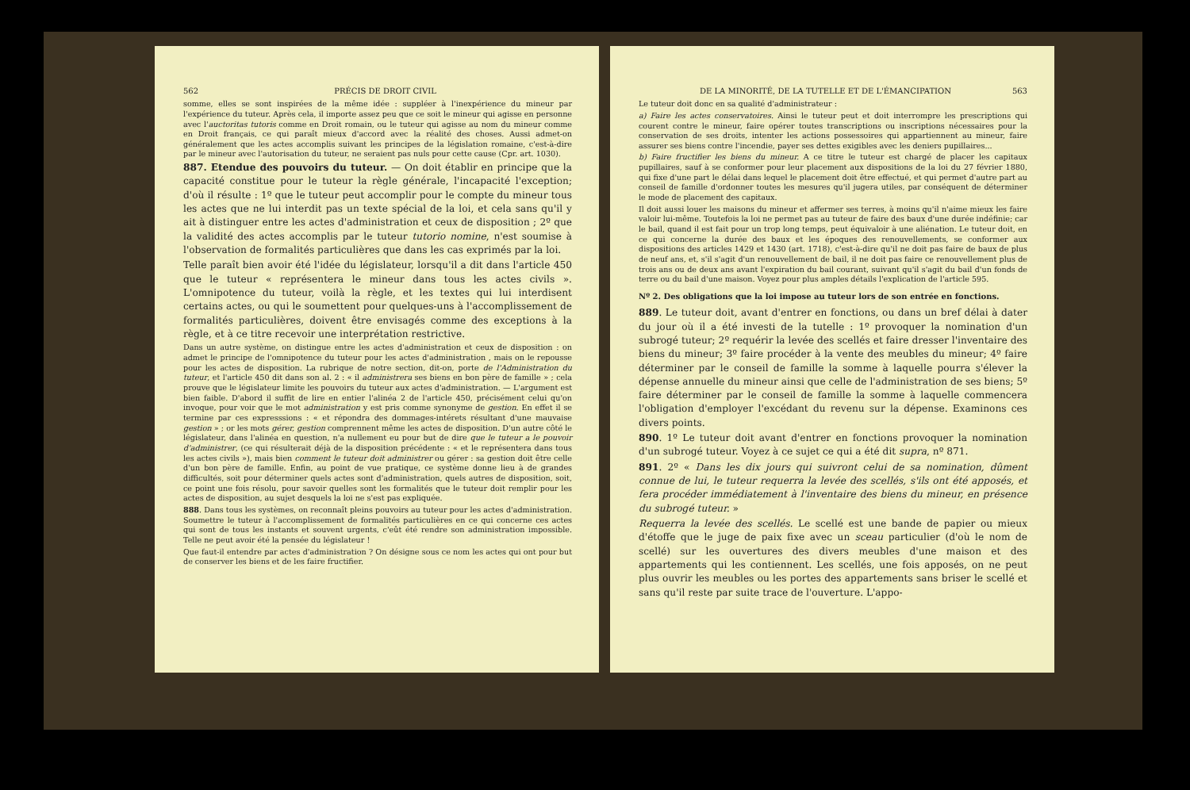562 PRÉCIS DE DROIT CIVIL
somme, elles se sont inspirées de la même idée : suppléer à l'inexpérience du mineur par l'expérience du tuteur. Après cela, il importe assez peu que ce soit le mineur qui agisse en personne avec l'auctoritas tutoris comme en Droit romain, ou le tuteur qui agisse au nom du mineur comme en Droit français, ce qui paraît mieux d'accord avec la réalité des choses. Aussi admet-on généralement que les actes accomplis suivant les principes de la législation romaine, c'est-à-dire par le mineur avec l'autorisation du tuteur, ne seraient pas nuls pour cette cause (Cpr. art. 1030).
887. Etendue des pouvoirs du tuteur. — On doit établir en principe que la capacité constitue pour le tuteur la règle générale, l'incapacité l'exception; d'où il résulte : 1º que le tuteur peut accomplir pour le compte du mineur tous les actes que ne lui interdit pas un texte spécial de la loi, et cela sans qu'il y ait à distinguer entre les actes d'administration et ceux de disposition ; 2º que la validité des actes accomplis par le tuteur tutorio nomine, n'est soumise à l'observation de formalités particulières que dans les cas exprimés par la loi.
Telle paraît bien avoir été l'idée du législateur, lorsqu'il a dit dans l'article 450 que le tuteur « représentera le mineur dans tous les actes civils ». L'omnipotence du tuteur, voilà la règle, et les textes qui lui interdisent certains actes, ou qui le soumettent pour quelques-uns à l'accomplissement de formalités particulières, doivent être envisagés comme des exceptions à la règle, et à ce titre recevoir une interprétation restrictive.
Dans un autre système, on distingue entre les actes d'administration et ceux de disposition : on admet le principe de l'omnipotence du tuteur pour les actes d'administration , mais on le repousse pour les actes de disposition. La rubrique de notre section, dit-on, porte de l'Administration du tuteur, et l'article 450 dit dans son al. 2 : « il administrera ses biens en bon père de famille » ; cela prouve que le législateur limite les pouvoirs du tuteur aux actes d'administration. — L'argument est bien faible. D'abord il suffit de lire en entier l'alinéa 2 de l'article 450, précisément celui qu'on invoque, pour voir que le mot administration y est pris comme synonyme de gestion. En effet il se termine par ces expresssions : « et répondra des dommages-intérets résultant d'une mauvaise gestion » ; or les mots gérer, gestion comprennent même les actes de disposition. D'un autre côté le législateur, dans l'alinéa en question, n'a nullement eu pour but de dire que le tuteur a le pouvoir d'administrer, (ce qui résulterait déjà de la disposition précédente : « et le représentera dans tous les actes civils »), mais bien comment le tuteur doit administrer ou gérer : sa gestion doit être celle d'un bon père de famille. Enfin, au point de vue pratique, ce système donne lieu à de grandes difficultés, soit pour déterminer quels actes sont d'administration, quels autres de disposition, soit, ce point une fois résolu, pour savoir quelles sont les formalités que le tuteur doit remplir pour les actes de disposition, au sujet desquels la loi ne s'est pas expliquée.
888. Dans tous les systèmes, on reconnaît pleins pouvoirs au tuteur pour les actes d'administration. Soumettre le tuteur à l'accomplissement de formalités particulières en ce qui concerne ces actes qui sont de tous les instants et souvent urgents, c'eût été rendre son administration impossible. Telle ne peut avoir été la pensée du législateur !
Que faut-il entendre par actes d'administration ? On désigne sous ce nom les actes qui ont pour but de conserver les biens et de les faire fructifier.
DE LA MINORITÉ, DE LA TUTELLE ET DE L'ÉMANCIPATION 563
Le tuteur doit donc en sa qualité d'administrateur :
a) Faire les actes conservatoires. Ainsi le tuteur peut et doit interrompre les prescriptions qui courent contre le mineur, faire opérer toutes transcriptions ou inscriptions nécessaires pour la conservation de ses droits, intenter les actions possessoires qui appartiennent au mineur, faire assurer ses biens contre l'incendie, payer ses dettes exigibles avec les deniers pupillaires...
b) Faire fructifier les biens du mineur. A ce titre le tuteur est chargé de placer les capitaux pupillaires, sauf à se conformer pour leur placement aux dispositions de la loi du 27 février 1880, qui fixe d'une part le délai dans lequel le placement doit être effectué, et qui permet d'autre part au conseil de famille d'ordonner toutes les mesures qu'il jugera utiles, par conséquent de déterminer le mode de placement des capitaux.
Il doit aussi louer les maisons du mineur et affermer ses terres, à moins qu'il n'aime mieux les faire valoir lui-même. Toutefois la loi ne permet pas au tuteur de faire des baux d'une durée indéfinie; car le bail, quand il est fait pour un trop long temps, peut équivaloir à une aliénation. Le tuteur doit, en ce qui concerne la durée des baux et les époques des renouvellements, se conformer aux dispositions des articles 1429 et 1430 (art. 1718), c'est-à-dire qu'il ne doit pas faire de baux de plus de neuf ans, et, s'il s'agit d'un renouvellement de bail, il ne doit pas faire ce renouvellement plus de trois ans ou de deux ans avant l'expiration du bail courant, suivant qu'il s'agit du bail d'un fonds de terre ou du bail d'une maison. Voyez pour plus amples détails l'explication de l'article 595.
Nº 2. Des obligations que la loi impose au tuteur lors de son entrée en fonctions.
889. Le tuteur doit, avant d'entrer en fonctions, ou dans un bref délai à dater du jour où il a été investi de la tutelle : 1º provoquer la nomination d'un subrogé tuteur; 2º requérir la levée des scellés et faire dresser l'inventaire des biens du mineur; 3º faire procéder à la vente des meubles du mineur; 4º faire déterminer par le conseil de famille la somme à laquelle pourra s'élever la dépense annuelle du mineur ainsi que celle de l'administration de ses biens; 5º faire déterminer par le conseil de famille la somme à laquelle commencera l'obligation d'employer l'excédant du revenu sur la dépense. Examinons ces divers points.
890. 1º Le tuteur doit avant d'entrer en fonctions provoquer la nomination d'un subrogé tuteur. Voyez à ce sujet ce qui a été dit supra, nº 871.
891. 2º « Dans les dix jours qui suivront celui de sa nomination, dûment connue de lui, le tuteur requerra la levée des scellés, s'ils ont été apposés, et fera procéder immédiatement à l'inventaire des biens du mineur, en présence du subrogé tuteur. »
Requerra la levée des scellés. Le scellé est une bande de papier ou mieux d'étoffe que le juge de paix fixe avec un sceau particulier (d'où le nom de scellé) sur les ouvertures des divers meubles d'une maison et des appartements qui les contiennent. Les scellés, une fois apposés, on ne peut plus ouvrir les meubles ou les portes des appartements sans briser le scellé et sans qu'il reste par suite trace de l'ouverture. L'appo-